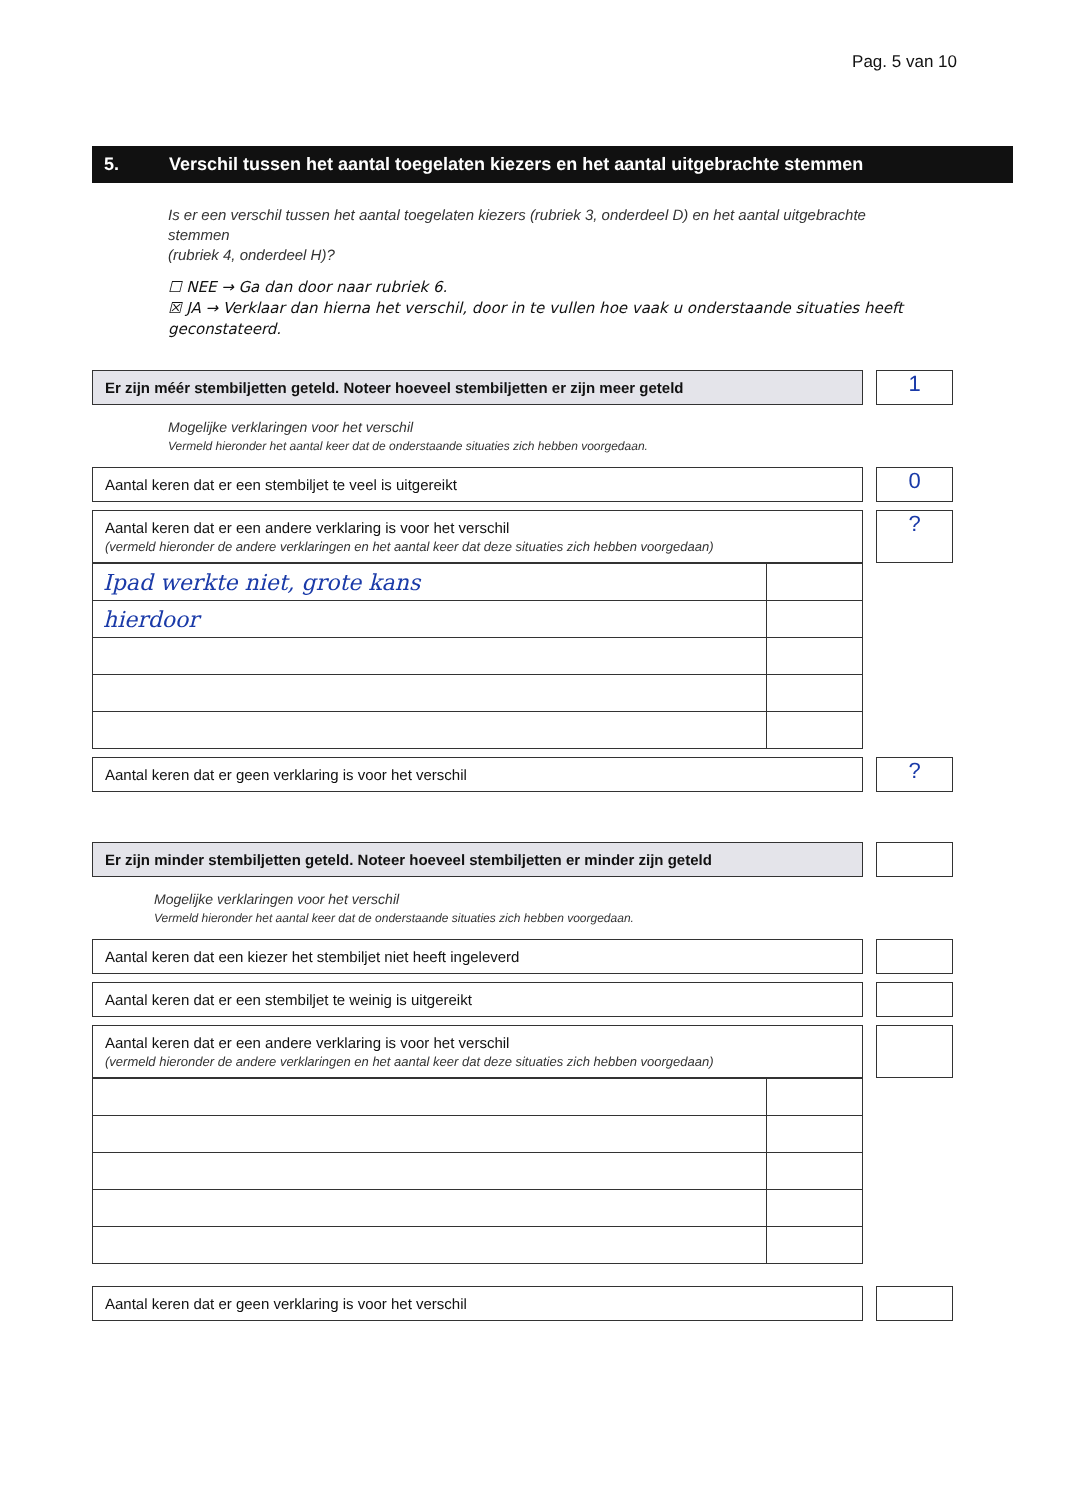Pag. 5 van 10
5. Verschil tussen het aantal toegelaten kiezers en het aantal uitgebrachte stemmen
Is er een verschil tussen het aantal toegelaten kiezers (rubriek 3, onderdeel D) en het aantal uitgebrachte stemmen
(rubriek 4, onderdeel H)?
☐ NEE → Ga dan door naar rubriek 6.
☒ JA → Verklaar dan hierna het verschil, door in te vullen hoe vaak u onderstaande situaties heeft geconstateerd.
Er zijn méér stembiljetten geteld. Noteer hoeveel stembiljetten er zijn meer geteld
1
Mogelijke verklaringen voor het verschil
Vermeld hieronder het aantal keer dat de onderstaande situaties zich hebben voorgedaan.
Aantal keren dat er een stembiljet te veel is uitgereikt
0
Aantal keren dat er een andere verklaring is voor het verschil
(vermeld hieronder de andere verklaringen en het aantal keer dat deze situaties zich hebben voorgedaan)
?
| Ipad werkte niet, grote kans | |
| hierdoor | |
Aantal keren dat er geen verklaring is voor het verschil
?
Er zijn minder stembiljetten geteld. Noteer hoeveel stembiljetten er minder zijn geteld
Mogelijke verklaringen voor het verschil
Vermeld hieronder het aantal keer dat de onderstaande situaties zich hebben voorgedaan.
Aantal keren dat een kiezer het stembiljet niet heeft ingeleverd
Aantal keren dat er een stembiljet te weinig is uitgereikt
Aantal keren dat er een andere verklaring is voor het verschil
(vermeld hieronder de andere verklaringen en het aantal keer dat deze situaties zich hebben voorgedaan)
Aantal keren dat er geen verklaring is voor het verschil